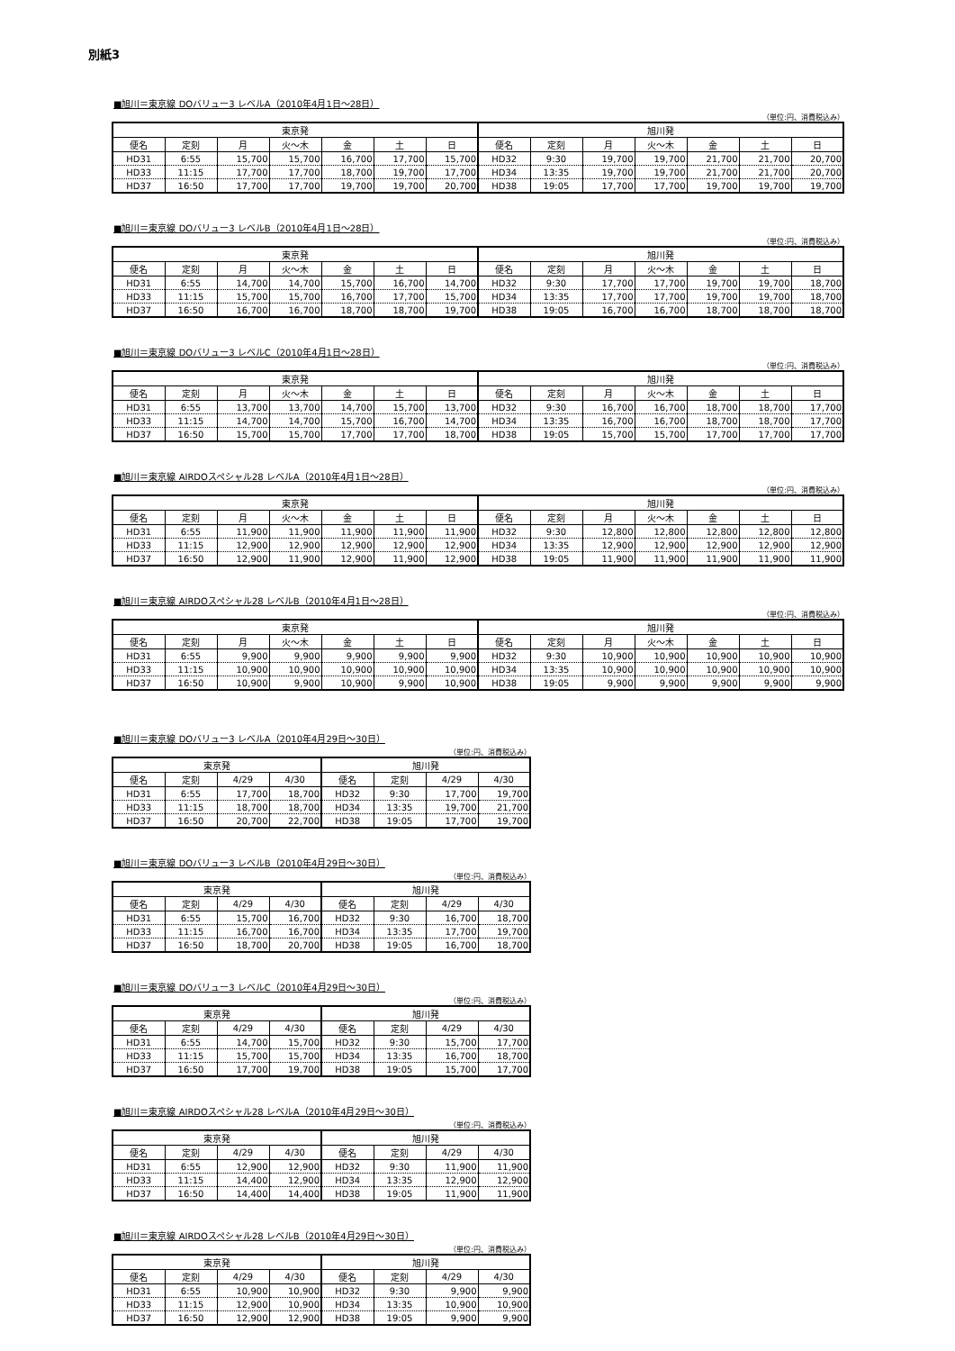別紙3
■旭川＝東京線 DOバリュー3 レベルA（2010年4月1日～28日）
（単位:円、消費税込み）
| 東京発 | | | | | | | 旭川発 | | | | | | |
| --- | --- | --- | --- | --- | --- | --- | --- | --- | --- | --- | --- | --- | --- |
| 便名 | 定刻 | 月 | 火～木 | 金 | 土 | 日 | 便名 | 定刻 | 月 | 火～木 | 金 | 土 | 日 |
| HD31 | 6:55 | 15,700 | 15,700 | 16,700 | 17,700 | 15,700 | HD32 | 9:30 | 19,700 | 19,700 | 21,700 | 21,700 | 20,700 |
| HD33 | 11:15 | 17,700 | 17,700 | 18,700 | 19,700 | 17,700 | HD34 | 13:35 | 19,700 | 19,700 | 21,700 | 21,700 | 20,700 |
| HD37 | 16:50 | 17,700 | 17,700 | 19,700 | 19,700 | 20,700 | HD38 | 19:05 | 17,700 | 17,700 | 19,700 | 19,700 | 19,700 |
■旭川＝東京線 DOバリュー3 レベルB（2010年4月1日～28日）
（単位:円、消費税込み）
| 東京発 | | | | | | | 旭川発 | | | | | | |
| --- | --- | --- | --- | --- | --- | --- | --- | --- | --- | --- | --- | --- | --- |
| 便名 | 定刻 | 月 | 火～木 | 金 | 土 | 日 | 便名 | 定刻 | 月 | 火～木 | 金 | 土 | 日 |
| HD31 | 6:55 | 14,700 | 14,700 | 15,700 | 16,700 | 14,700 | HD32 | 9:30 | 17,700 | 17,700 | 19,700 | 19,700 | 18,700 |
| HD33 | 11:15 | 15,700 | 15,700 | 16,700 | 17,700 | 15,700 | HD34 | 13:35 | 17,700 | 17,700 | 19,700 | 19,700 | 18,700 |
| HD37 | 16:50 | 16,700 | 16,700 | 18,700 | 18,700 | 19,700 | HD38 | 19:05 | 16,700 | 16,700 | 18,700 | 18,700 | 18,700 |
■旭川＝東京線 DOバリュー3 レベルC（2010年4月1日～28日）
（単位:円、消費税込み）
| 東京発 | | | | | | | 旭川発 | | | | | | |
| --- | --- | --- | --- | --- | --- | --- | --- | --- | --- | --- | --- | --- | --- |
| 便名 | 定刻 | 月 | 火～木 | 金 | 土 | 日 | 便名 | 定刻 | 月 | 火～木 | 金 | 土 | 日 |
| HD31 | 6:55 | 13,700 | 13,700 | 14,700 | 15,700 | 13,700 | HD32 | 9:30 | 16,700 | 16,700 | 18,700 | 18,700 | 17,700 |
| HD33 | 11:15 | 14,700 | 14,700 | 15,700 | 16,700 | 14,700 | HD34 | 13:35 | 16,700 | 16,700 | 18,700 | 18,700 | 17,700 |
| HD37 | 16:50 | 15,700 | 15,700 | 17,700 | 17,700 | 18,700 | HD38 | 19:05 | 15,700 | 15,700 | 17,700 | 17,700 | 17,700 |
■旭川＝東京線 AIRDOスペシャル28 レベルA（2010年4月1日～28日）
（単位:円、消費税込み）
| 東京発 | | | | | | | 旭川発 | | | | | | |
| --- | --- | --- | --- | --- | --- | --- | --- | --- | --- | --- | --- | --- | --- |
| 便名 | 定刻 | 月 | 火～木 | 金 | 土 | 日 | 便名 | 定刻 | 月 | 火～木 | 金 | 土 | 日 |
| HD31 | 6:55 | 11,900 | 11,900 | 11,900 | 11,900 | 11,900 | HD32 | 9:30 | 12,800 | 12,800 | 12,800 | 12,800 | 12,800 |
| HD33 | 11:15 | 12,900 | 12,900 | 12,900 | 12,900 | 12,900 | HD34 | 13:35 | 12,900 | 12,900 | 12,900 | 12,900 | 12,900 |
| HD37 | 16:50 | 12,900 | 11,900 | 12,900 | 11,900 | 12,900 | HD38 | 19:05 | 11,900 | 11,900 | 11,900 | 11,900 | 11,900 |
■旭川＝東京線 AIRDOスペシャル28 レベルB（2010年4月1日～28日）
（単位:円、消費税込み）
| 東京発 | | | | | | | 旭川発 | | | | | | |
| --- | --- | --- | --- | --- | --- | --- | --- | --- | --- | --- | --- | --- | --- |
| 便名 | 定刻 | 月 | 火～木 | 金 | 土 | 日 | 便名 | 定刻 | 月 | 火～木 | 金 | 土 | 日 |
| HD31 | 6:55 | 9,900 | 9,900 | 9,900 | 9,900 | 9,900 | HD32 | 9:30 | 10,900 | 10,900 | 10,900 | 10,900 | 10,900 |
| HD33 | 11:15 | 10,900 | 10,900 | 10,900 | 10,900 | 10,900 | HD34 | 13:35 | 10,900 | 10,900 | 10,900 | 10,900 | 10,900 |
| HD37 | 16:50 | 10,900 | 9,900 | 10,900 | 9,900 | 10,900 | HD38 | 19:05 | 9,900 | 9,900 | 9,900 | 9,900 | 9,900 |
■旭川＝東京線 DOバリュー3 レベルA（2010年4月29日～30日）
（単位:円、消費税込み）
| 東京発 | | | | 旭川発 | | | |
| --- | --- | --- | --- | --- | --- | --- | --- |
| 便名 | 定刻 | 4/29 | 4/30 | 便名 | 定刻 | 4/29 | 4/30 |
| HD31 | 6:55 | 17,700 | 18,700 | HD32 | 9:30 | 17,700 | 19,700 |
| HD33 | 11:15 | 18,700 | 18,700 | HD34 | 13:35 | 19,700 | 21,700 |
| HD37 | 16:50 | 20,700 | 22,700 | HD38 | 19:05 | 17,700 | 19,700 |
■旭川＝東京線 DOバリュー3 レベルB（2010年4月29日～30日）
（単位:円、消費税込み）
| 東京発 | | | | 旭川発 | | | |
| --- | --- | --- | --- | --- | --- | --- | --- |
| 便名 | 定刻 | 4/29 | 4/30 | 便名 | 定刻 | 4/29 | 4/30 |
| HD31 | 6:55 | 15,700 | 16,700 | HD32 | 9:30 | 16,700 | 18,700 |
| HD33 | 11:15 | 16,700 | 16,700 | HD34 | 13:35 | 17,700 | 19,700 |
| HD37 | 16:50 | 18,700 | 20,700 | HD38 | 19:05 | 16,700 | 18,700 |
■旭川＝東京線 DOバリュー3 レベルC（2010年4月29日～30日）
（単位:円、消費税込み）
| 東京発 | | | | 旭川発 | | | |
| --- | --- | --- | --- | --- | --- | --- | --- |
| 便名 | 定刻 | 4/29 | 4/30 | 便名 | 定刻 | 4/29 | 4/30 |
| HD31 | 6:55 | 14,700 | 15,700 | HD32 | 9:30 | 15,700 | 17,700 |
| HD33 | 11:15 | 15,700 | 15,700 | HD34 | 13:35 | 16,700 | 18,700 |
| HD37 | 16:50 | 17,700 | 19,700 | HD38 | 19:05 | 15,700 | 17,700 |
■旭川＝東京線 AIRDOスペシャル28 レベルA（2010年4月29日～30日）
（単位:円、消費税込み）
| 東京発 | | | | 旭川発 | | | |
| --- | --- | --- | --- | --- | --- | --- | --- |
| 便名 | 定刻 | 4/29 | 4/30 | 便名 | 定刻 | 4/29 | 4/30 |
| HD31 | 6:55 | 12,900 | 12,900 | HD32 | 9:30 | 11,900 | 11,900 |
| HD33 | 11:15 | 14,400 | 12,900 | HD34 | 13:35 | 12,900 | 12,900 |
| HD37 | 16:50 | 14,400 | 14,400 | HD38 | 19:05 | 11,900 | 11,900 |
■旭川＝東京線 AIRDOスペシャル28 レベルB（2010年4月29日～30日）
（単位:円、消費税込み）
| 東京発 | | | | 旭川発 | | | |
| --- | --- | --- | --- | --- | --- | --- | --- |
| 便名 | 定刻 | 4/29 | 4/30 | 便名 | 定刻 | 4/29 | 4/30 |
| HD31 | 6:55 | 10,900 | 10,900 | HD32 | 9:30 | 9,900 | 9,900 |
| HD33 | 11:15 | 12,900 | 10,900 | HD34 | 13:35 | 10,900 | 10,900 |
| HD37 | 16:50 | 12,900 | 12,900 | HD38 | 19:05 | 9,900 | 9,900 |